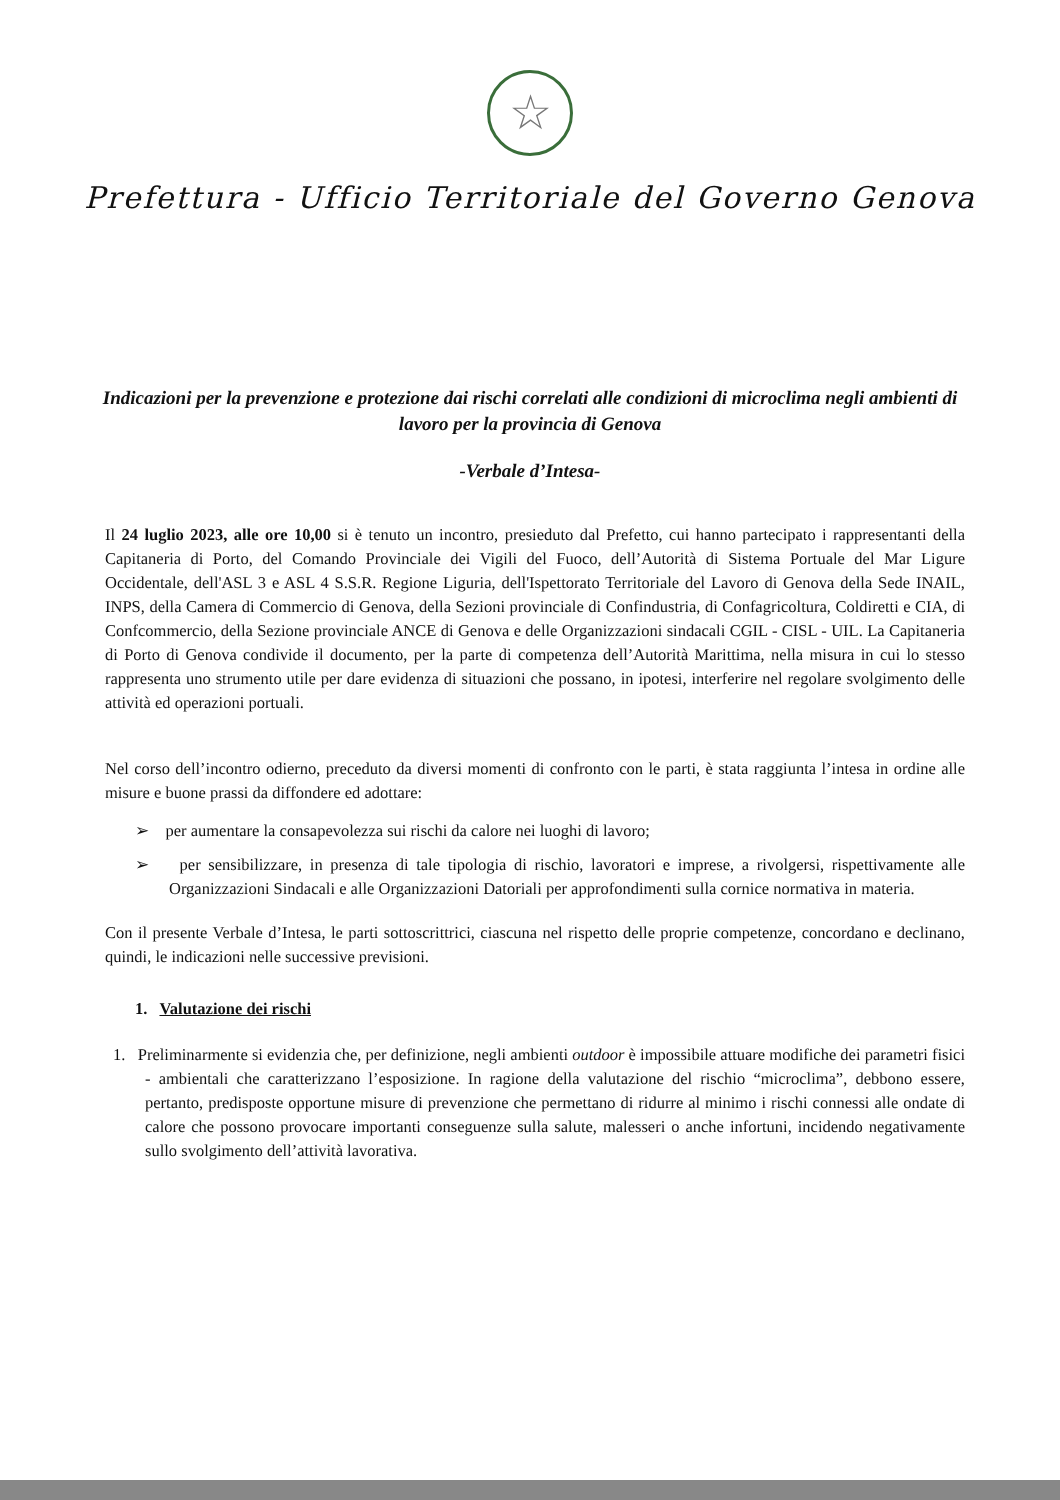☆
Prefettura - Ufficio Territoriale del Governo Genova
Indicazioni per la prevenzione e protezione dai rischi correlati alle condizioni di microclima negli ambienti di lavoro per la provincia di Genova
-Verbale d’Intesa-
Il 24 luglio 2023, alle ore 10,00 si è tenuto un incontro, presieduto dal Prefetto, cui hanno partecipato i rappresentanti della Capitaneria di Porto, del Comando Provinciale dei Vigili del Fuoco, dell’Autorità di Sistema Portuale del Mar Ligure Occidentale, dell'ASL 3 e ASL 4 S.S.R. Regione Liguria, dell'Ispettorato Territoriale del Lavoro di Genova della Sede INAIL, INPS, della Camera di Commercio di Genova, della Sezioni provinciale di Confindustria, di Confagricoltura, Coldiretti e CIA, di Confcommercio, della Sezione provinciale ANCE di Genova e delle Organizzazioni sindacali CGIL - CISL - UIL. La Capitaneria di Porto di Genova condivide il documento, per la parte di competenza dell’Autorità Marittima, nella misura in cui lo stesso rappresenta uno strumento utile per dare evidenza di situazioni che possano, in ipotesi, interferire nel regolare svolgimento delle attività ed operazioni portuali.
Nel corso dell’incontro odierno, preceduto da diversi momenti di confronto con le parti, è stata raggiunta l’intesa in ordine alle misure e buone prassi da diffondere ed adottare:
➢ per aumentare la consapevolezza sui rischi da calore nei luoghi di lavoro;
➢ per sensibilizzare, in presenza di tale tipologia di rischio, lavoratori e imprese, a rivolgersi, rispettivamente alle Organizzazioni Sindacali e alle Organizzazioni Datoriali per approfondimenti sulla cornice normativa in materia.
Con il presente Verbale d’Intesa, le parti sottoscrittrici, ciascuna nel rispetto delle proprie competenze, concordano e declinano, quindi, le indicazioni nelle successive previsioni.
1. Valutazione dei rischi
1. Preliminarmente si evidenzia che, per definizione, negli ambienti outdoor è impossibile attuare modifiche dei parametri fisici - ambientali che caratterizzano l’esposizione. In ragione della valutazione del rischio “microclima”, debbono essere, pertanto, predisposte opportune misure di prevenzione che permettano di ridurre al minimo i rischi connessi alle ondate di calore che possono provocare importanti conseguenze sulla salute, malesseri o anche infortuni, incidendo negativamente sullo svolgimento dell’attività lavorativa.